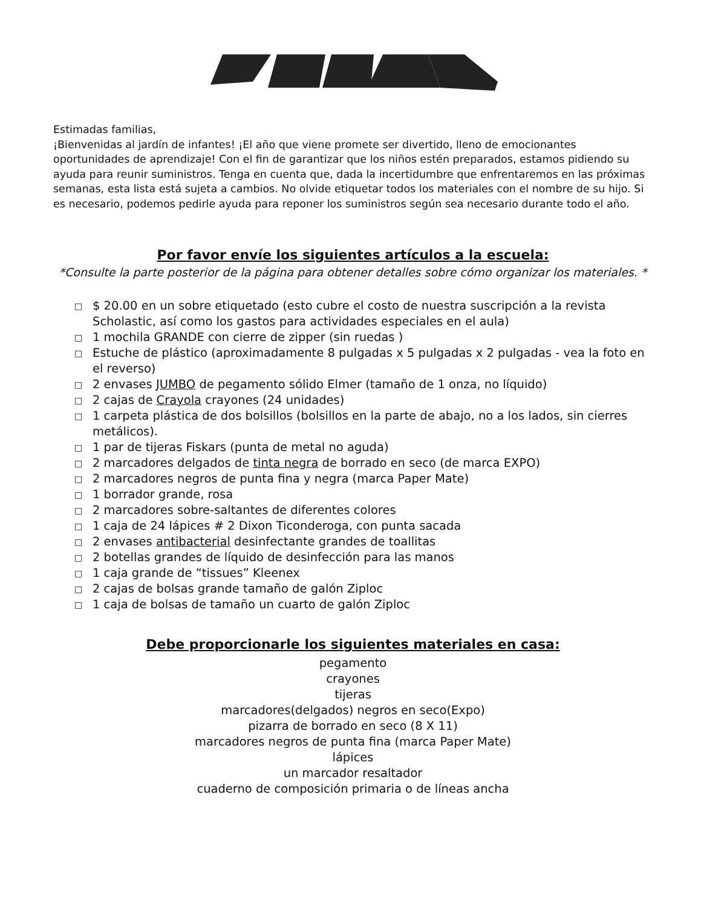Estimadas familias,
¡Bienvenidas al jardín de infantes! ¡El año que viene promete ser divertido, lleno de emocionantes oportunidades de aprendizaje! Con el fin de garantizar que los niños estén preparados, estamos pidiendo su ayuda para reunir suministros. Tenga en cuenta que, dada la incertidumbre que enfrentaremos en las próximas semanas, esta lista está sujeta a cambios. No olvide etiquetar todos los materiales con el nombre de su hijo. Si es necesario, podemos pedirle ayuda para reponer los suministros según sea necesario durante todo el año.
Por favor envíe los siguientes artículos a la escuela:
*Consulte la parte posterior de la página para obtener detalles sobre cómo organizar los materiales. *
□ $ 20.00 en un sobre etiquetado (esto cubre el costo de nuestra suscripción a la revista Scholastic, así como los gastos para actividades especiales en el aula)
□ 1 mochila GRANDE con cierre de zipper (sin ruedas )
□ Estuche de plástico (aproximadamente 8 pulgadas x 5 pulgadas x 2 pulgadas - vea la foto en el reverso)
□ 2 envases JUMBO de pegamento sólido Elmer (tamaño de 1 onza, no líquido)
□ 2 cajas de Crayola crayones (24 unidades)
□ 1 carpeta plástica de dos bolsillos (bolsillos en la parte de abajo, no a los lados, sin cierres metálicos).
□ 1 par de tijeras Fiskars (punta de metal no aguda)
□ 2 marcadores delgados de tinta negra de borrado en seco (de marca EXPO)
□ 2 marcadores negros de punta fina y negra (marca Paper Mate)
□ 1 borrador grande, rosa
□ 2 marcadores sobre-saltantes de diferentes colores
□ 1 caja de 24 lápices # 2 Dixon Ticonderoga, con punta sacada
□ 2 envases antibacterial desinfectante grandes de toallitas
□ 2 botellas grandes de líquido de desinfección para las manos
□ 1 caja grande de “tissues” Kleenex
□ 2 cajas de bolsas grande tamaño de galón Ziploc
□ 1 caja de bolsas de tamaño un cuarto de galón Ziploc
Debe proporcionarle los siguientes materiales en casa:
pegamento
crayones
tijeras
marcadores(delgados) negros en seco(Expo)
pizarra de borrado en seco (8 X 11)
marcadores negros de punta fina (marca Paper Mate)
lápices
un marcador resaltador
cuaderno de composición primaria o de líneas ancha